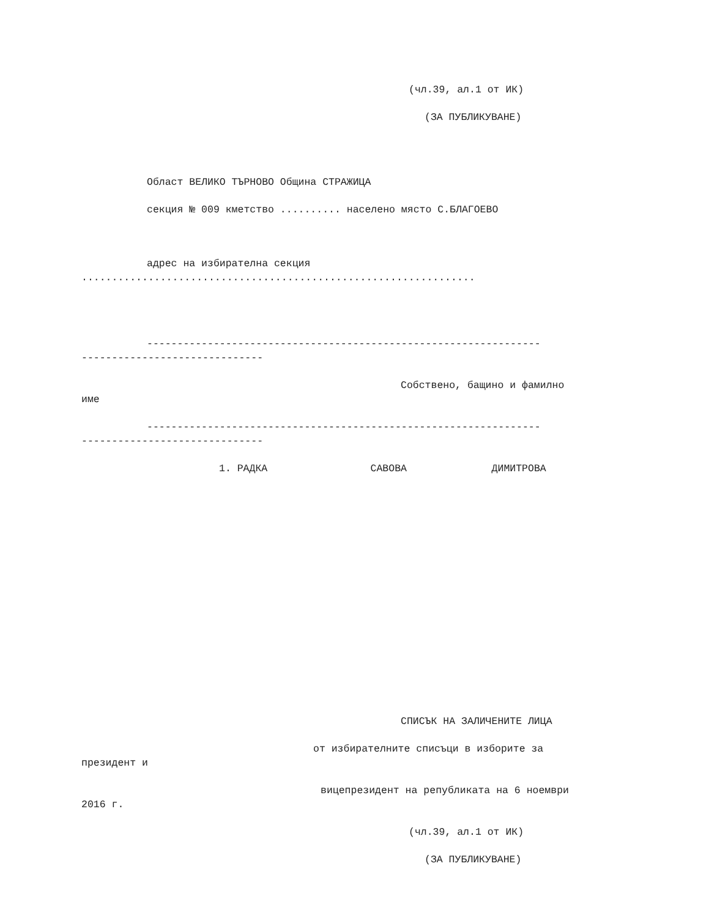(чл.39, ал.1 от ИК)
(ЗА ПУБЛИКУВАНЕ)
Област ВЕЛИКО ТЪРНОВО Община СТРАЖИЦА
секция № 009 кметство .......... населено място С.БЛАГОЕВО
адрес на избирателна секция
.................................................................
-----------------------------------------------------------------
------------------------------
Собствено, бащино и фамилно
име
-----------------------------------------------------------------
------------------------------
1. РАДКА САВОВА ДИМИТРОВА
СПИСЪК НА ЗАЛИЧЕНИТЕ ЛИЦА
от избирателните списъци в изборите за
президент и
вицепрезидент на републиката на 6 ноември
2016 г.
(чл.39, ал.1 от ИК)
(ЗА ПУБЛИКУВАНЕ)